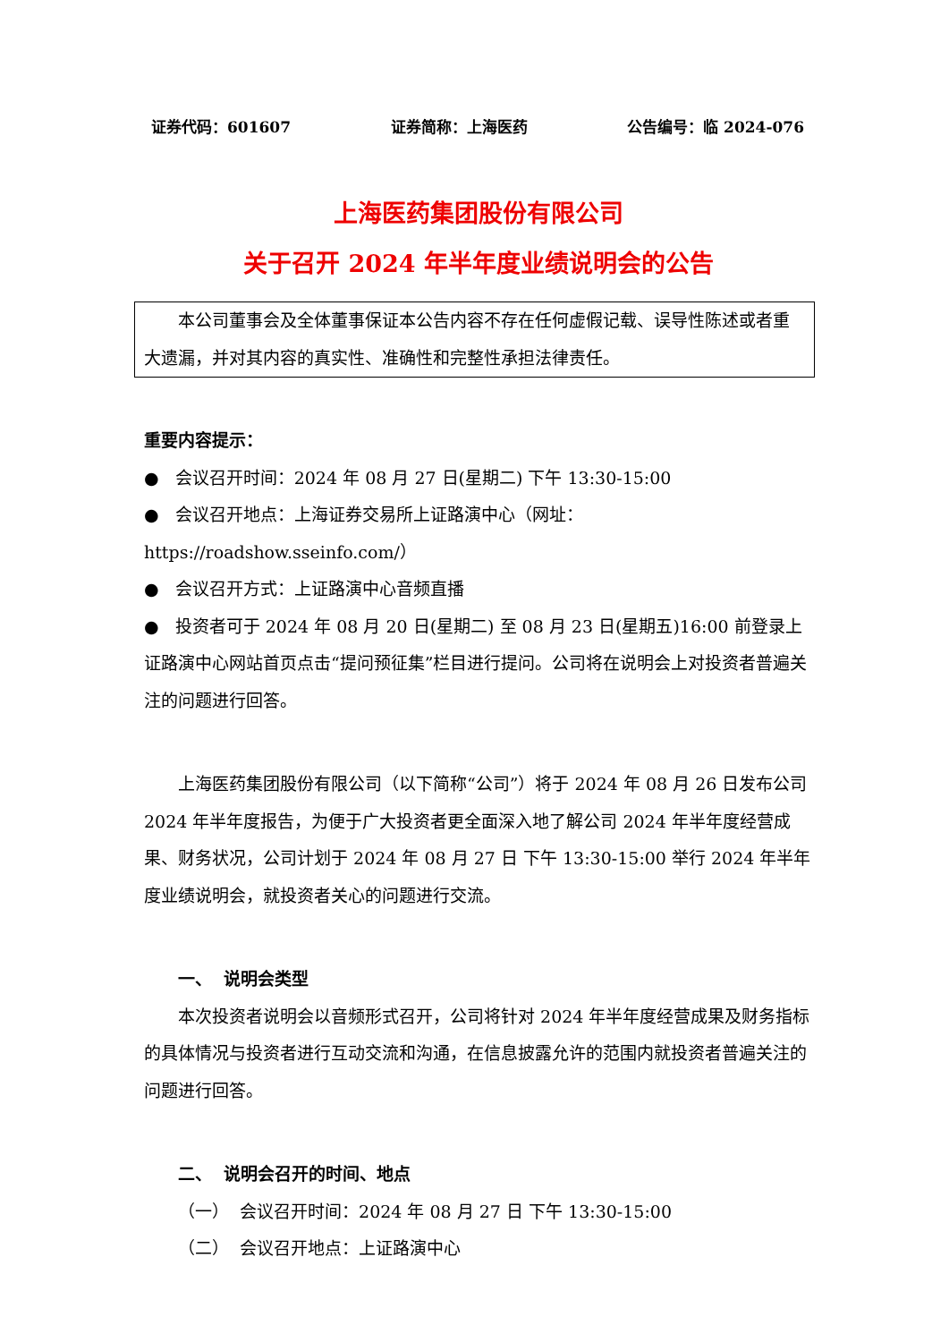证券代码：601607 证券简称：上海医药 公告编号：临 2024-076
上海医药集团股份有限公司
关于召开 2024 年半年度业绩说明会的公告
本公司董事会及全体董事保证本公告内容不存在任何虚假记载、误导性陈述或者重大遗漏，并对其内容的真实性、准确性和完整性承担法律责任。
重要内容提示：
● 会议召开时间：2024 年 08 月 27 日(星期二) 下午 13:30-15:00
● 会议召开地点：上海证券交易所上证路演中心（网址：https://roadshow.sseinfo.com/）
● 会议召开方式：上证路演中心音频直播
● 投资者可于 2024 年 08 月 20 日(星期二) 至 08 月 23 日(星期五)16:00 前登录上证路演中心网站首页点击“提问预征集”栏目进行提问。公司将在说明会上对投资者普遍关注的问题进行回答。
上海医药集团股份有限公司（以下简称“公司”）将于 2024 年 08 月 26 日发布公司 2024 年半年度报告，为便于广大投资者更全面深入地了解公司 2024 年半年度经营成果、财务状况，公司计划于 2024 年 08 月 27 日 下午 13:30-15:00 举行 2024 年半年度业绩说明会，就投资者关心的问题进行交流。
一、 说明会类型
本次投资者说明会以音频形式召开，公司将针对 2024 年半年度经营成果及财务指标的具体情况与投资者进行互动交流和沟通，在信息披露允许的范围内就投资者普遍关注的问题进行回答。
二、 说明会召开的时间、地点
（一） 会议召开时间：2024 年 08 月 27 日 下午 13:30-15:00
（二） 会议召开地点：上证路演中心